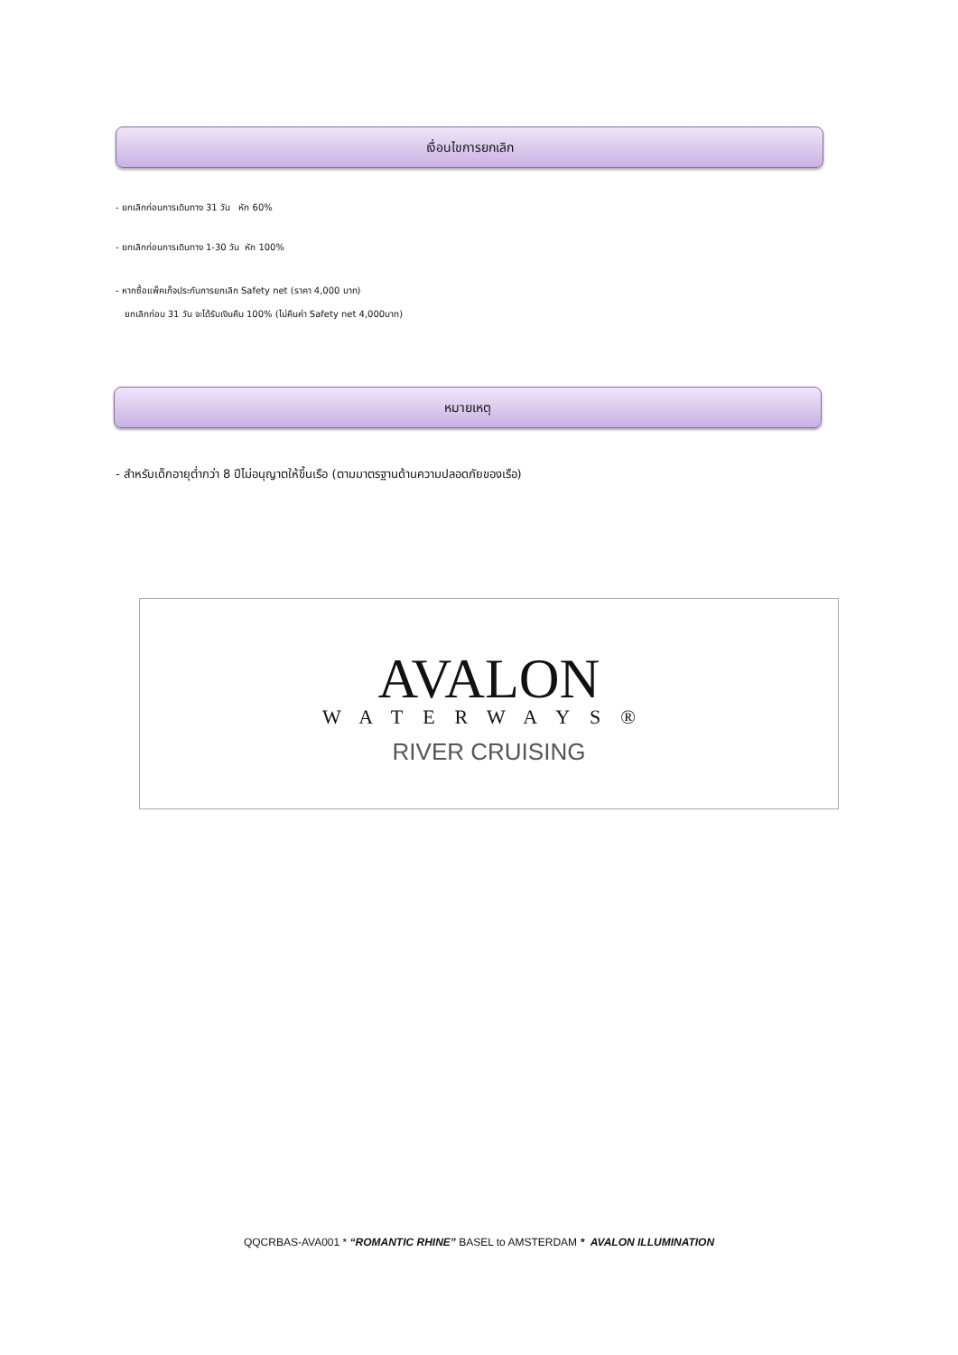เงื่อนไขการยกเลิก
- ยกเลิกก่อนการเดินทาง 31 วัน หัก 60%
- ยกเลิกก่อนการเดินทาง 1-30 วัน หัก 100%
- หากซื้อแพ็คเก็จประกันการยกเลิก Safety net (ราคา 4,000 บาท)
ยกเลิกก่อน 31 วัน จะได้รับเงินคืน 100% (ไม่คืนค่า Safety net 4,000บาท)
หมายเหตุ
- สำหรับเด็กอายุต่ำกว่า 8 ปีไม่อนุญาตให้ขึ้นเรือ (ตามมาตรฐานด้านความปลอดภัยของเรือ)
AVALON
WATERWAYS®
RIVER CRUISING
QQCRBAS-AVA001 * “ROMANTIC RHINE” BASEL to AMSTERDAM * AVALON ILLUMINATION